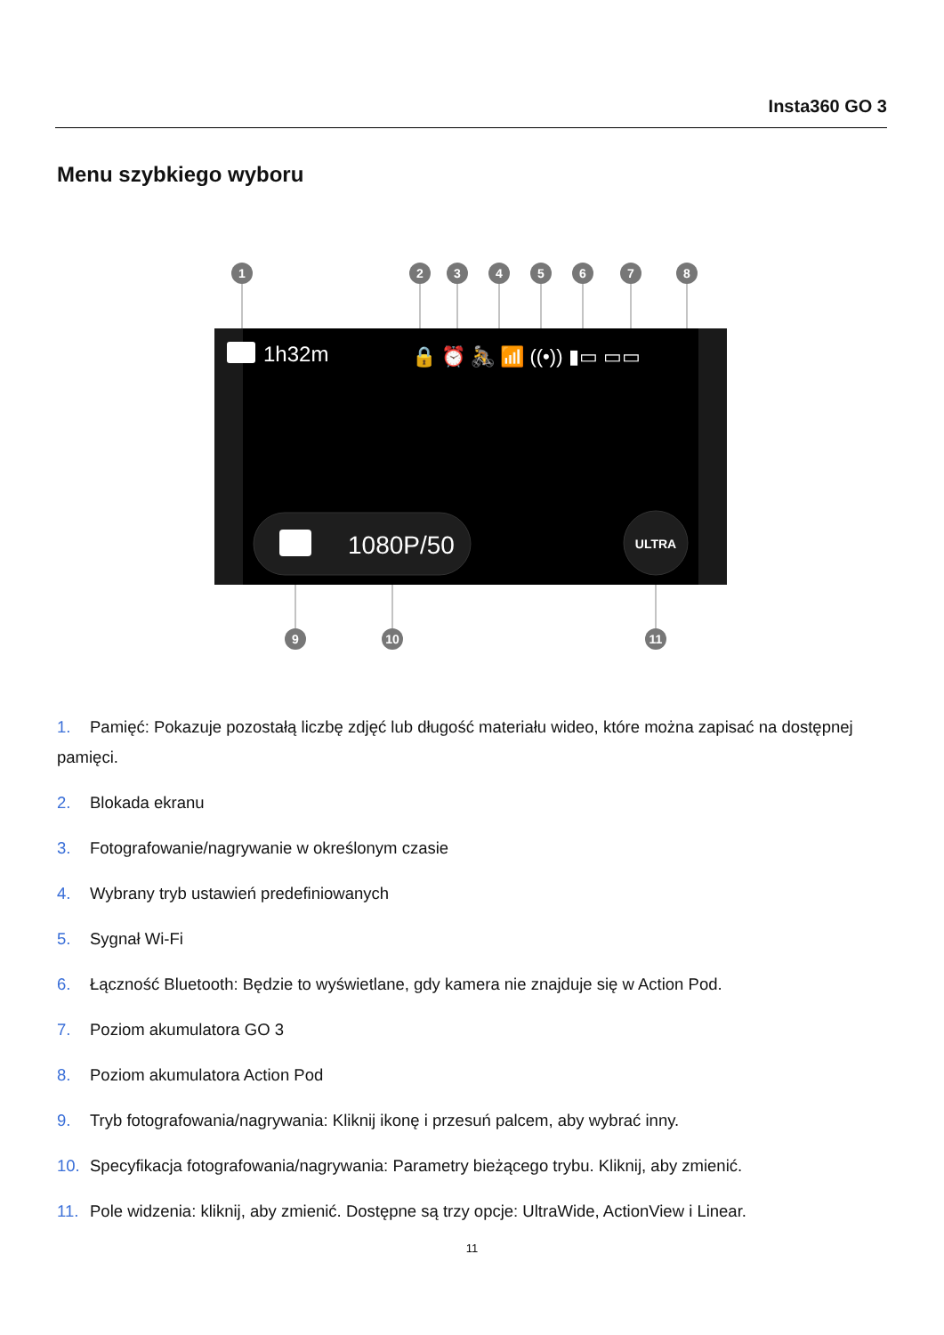Insta360 GO 3
Menu szybkiego wyboru
1
2
3
4
5
6
7
8
9
10
11
1h32m
🔒 ⏰ 🚴 📶 ((•)) ▮▭ ▭▭
1080P/50
ULTRA
1. Pamięć: Pokazuje pozostałą liczbę zdjęć lub długość materiału wideo, które można zapisać na dostępnej pamięci.
2. Blokada ekranu
3. Fotografowanie/nagrywanie w określonym czasie
4. Wybrany tryb ustawień predefiniowanych
5. Sygnał Wi-Fi
6. Łączność Bluetooth: Będzie to wyświetlane, gdy kamera nie znajduje się w Action Pod.
7. Poziom akumulatora GO 3
8. Poziom akumulatora Action Pod
9. Tryb fotografowania/nagrywania: Kliknij ikonę i przesuń palcem, aby wybrać inny.
10. Specyfikacja fotografowania/nagrywania: Parametry bieżącego trybu. Kliknij, aby zmienić.
11. Pole widzenia: kliknij, aby zmienić. Dostępne są trzy opcje: UltraWide, ActionView i Linear.
11